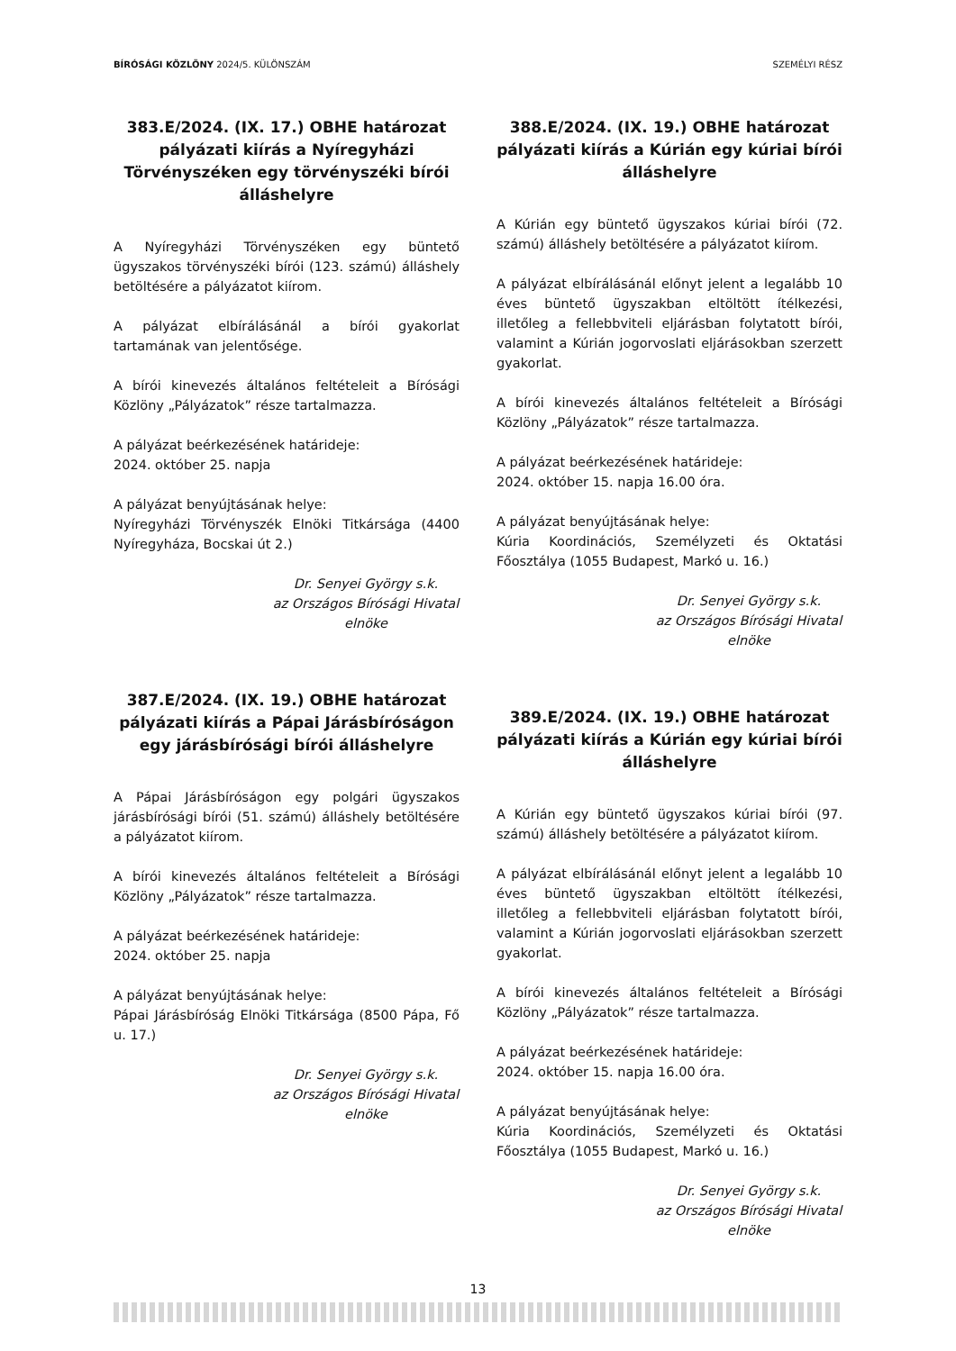BÍRÓSÁGI KÖZLÖNY 2024/5. KÜLÖNSZÁM SZEMÉLYI RÉSZ
383.E/2024. (IX. 17.) OBHE határozat pályázati kiírás a Nyíregyházi Törvényszéken egy törvényszéki bírói álláshelyre
A Nyíregyházi Törvényszéken egy büntető ügyszakos törvényszéki bírói (123. számú) álláshely betöltésére a pályázatot kiírom.
A pályázat elbírálásánál a bírói gyakorlat tartamának van jelentősége.
A bírói kinevezés általános feltételeit a Bírósági Közlöny „Pályázatok” része tartalmazza.
A pályázat beérkezésének határideje:
2024. október 25. napja
A pályázat benyújtásának helye:
Nyíregyházi Törvényszék Elnöki Titkársága (4400 Nyíregyháza, Bocskai út 2.)
Dr. Senyei György s.k.
az Országos Bírósági Hivatal
elnöke
387.E/2024. (IX. 19.) OBHE határozat pályázati kiírás a Pápai Járásbíróságon egy járásbírósági bírói álláshelyre
A Pápai Járásbíróságon egy polgári ügyszakos járásbírósági bírói (51. számú) álláshely betöltésére a pályázatot kiírom.
A bírói kinevezés általános feltételeit a Bírósági Közlöny „Pályázatok” része tartalmazza.
A pályázat beérkezésének határideje:
2024. október 25. napja
A pályázat benyújtásának helye:
Pápai Járásbíróság Elnöki Titkársága (8500 Pápa, Fő u. 17.)
Dr. Senyei György s.k.
az Országos Bírósági Hivatal
elnöke
388.E/2024. (IX. 19.) OBHE határozat pályázati kiírás a Kúrián egy kúriai bírói álláshelyre
A Kúrián egy büntető ügyszakos kúriai bírói (72. számú) álláshely betöltésére a pályázatot kiírom.
A pályázat elbírálásánál előnyt jelent a legalább 10 éves büntető ügyszakban eltöltött ítélkezési, illetőleg a fellebbviteli eljárásban folytatott bírói, valamint a Kúrián jogorvoslati eljárásokban szerzett gyakorlat.
A bírói kinevezés általános feltételeit a Bírósági Közlöny „Pályázatok” része tartalmazza.
A pályázat beérkezésének határideje:
2024. október 15. napja 16.00 óra.
A pályázat benyújtásának helye:
Kúria Koordinációs, Személyzeti és Oktatási Főosztálya (1055 Budapest, Markó u. 16.)
Dr. Senyei György s.k.
az Országos Bírósági Hivatal
elnöke
389.E/2024. (IX. 19.) OBHE határozat pályázati kiírás a Kúrián egy kúriai bírói álláshelyre
A Kúrián egy büntető ügyszakos kúriai bírói (97. számú) álláshely betöltésére a pályázatot kiírom.
A pályázat elbírálásánál előnyt jelent a legalább 10 éves büntető ügyszakban eltöltött ítélkezési, illetőleg a fellebbviteli eljárásban folytatott bírói, valamint a Kúrián jogorvoslati eljárásokban szerzett gyakorlat.
A bírói kinevezés általános feltételeit a Bírósági Közlöny „Pályázatok” része tartalmazza.
A pályázat beérkezésének határideje:
2024. október 15. napja 16.00 óra.
A pályázat benyújtásának helye:
Kúria Koordinációs, Személyzeti és Oktatási Főosztálya (1055 Budapest, Markó u. 16.)
Dr. Senyei György s.k.
az Országos Bírósági Hivatal
elnöke
13